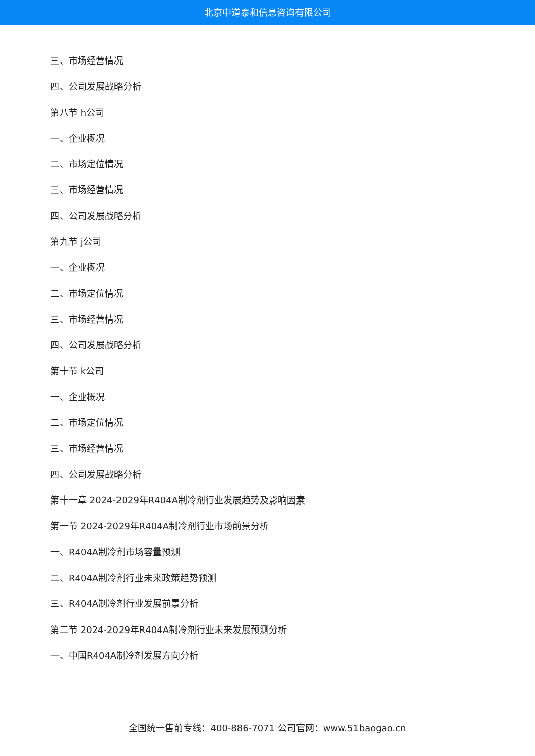北京中道泰和信息咨询有限公司
三、市场经营情况
四、公司发展战略分析
第八节 h公司
一、企业概况
二、市场定位情况
三、市场经营情况
四、公司发展战略分析
第九节 j公司
一、企业概况
二、市场定位情况
三、市场经营情况
四、公司发展战略分析
第十节 k公司
一、企业概况
二、市场定位情况
三、市场经营情况
四、公司发展战略分析
第十一章 2024-2029年R404A制冷剂行业发展趋势及影响因素
第一节 2024-2029年R404A制冷剂行业市场前景分析
一、R404A制冷剂市场容量预测
二、R404A制冷剂行业未来政策趋势预测
三、R404A制冷剂行业发展前景分析
第二节 2024-2029年R404A制冷剂行业未来发展预测分析
一、中国R404A制冷剂发展方向分析
全国统一售前专线：400-886-7071 公司官网：www.51baogao.cn